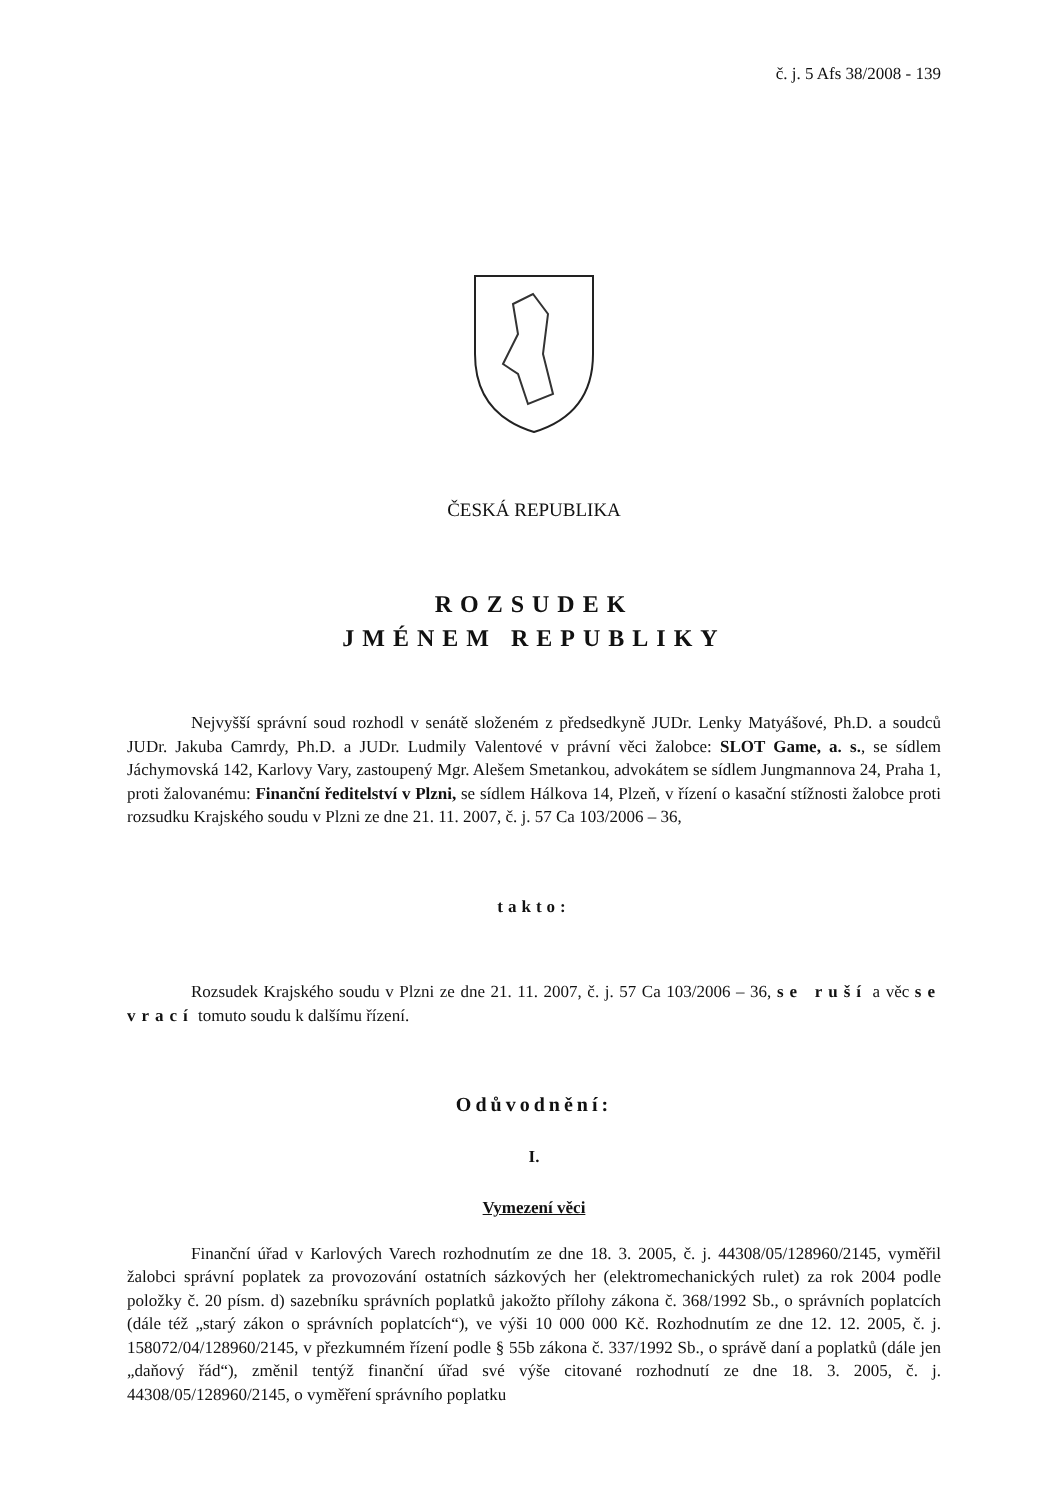č. j. 5 Afs 38/2008 - 139
ČESKÁ REPUBLIKA
ROZSUDEK
JMÉNEM REPUBLIKY
Nejvyšší správní soud rozhodl v senátě složeném z předsedkyně JUDr. Lenky Matyášové, Ph.D. a soudců JUDr. Jakuba Camrdy, Ph.D. a JUDr. Ludmily Valentové v právní věci žalobce: SLOT Game, a. s., se sídlem Jáchymovská 142, Karlovy Vary, zastoupený Mgr. Alešem Smetankou, advokátem se sídlem Jungmannova 24, Praha 1, proti žalovanému: Finanční ředitelství v Plzni, se sídlem Hálkova 14, Plzeň, v řízení o kasační stížnosti žalobce proti rozsudku Krajského soudu v Plzni ze dne 21. 11. 2007, č. j. 57 Ca 103/2006 – 36,
takto:
Rozsudek Krajského soudu v Plzni ze dne 21. 11. 2007, č. j. 57 Ca 103/2006 – 36, se ruší a věc se vrací tomuto soudu k dalšímu řízení.
Odůvodnění:
I.
Vymezení věci
Finanční úřad v Karlových Varech rozhodnutím ze dne 18. 3. 2005, č. j. 44308/05/128960/2145, vyměřil žalobci správní poplatek za provozování ostatních sázkových her (elektromechanických rulet) za rok 2004 podle položky č. 20 písm. d) sazebníku správních poplatků jakožto přílohy zákona č. 368/1992 Sb., o správních poplatcích (dále též „starý zákon o správních poplatcích“), ve výši 10 000 000 Kč. Rozhodnutím ze dne 12. 12. 2005, č. j. 158072/04/128960/2145, v přezkumném řízení podle § 55b zákona č. 337/1992 Sb., o správě daní a poplatků (dále jen „daňový řád“), změnil tentýž finanční úřad své výše citované rozhodnutí ze dne 18. 3. 2005, č. j. 44308/05/128960/2145, o vyměření správního poplatku